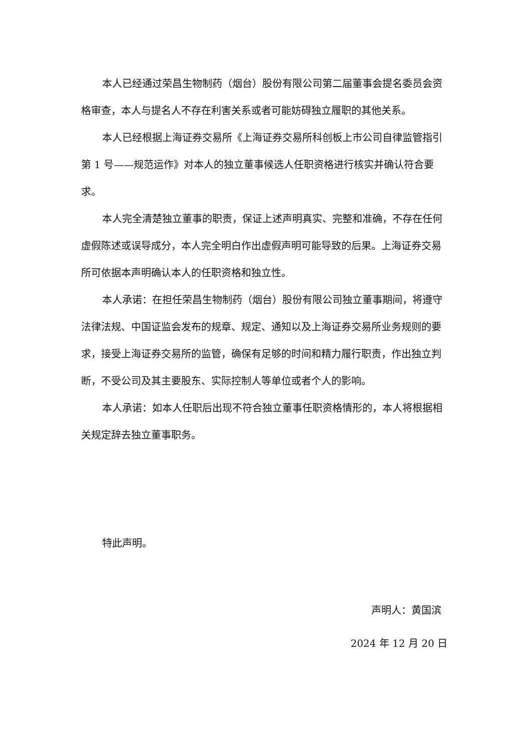本人已经通过荣昌生物制药（烟台）股份有限公司第二届董事会提名委员会资格审查，本人与提名人不存在利害关系或者可能妨碍独立履职的其他关系。
本人已经根据上海证券交易所《上海证券交易所科创板上市公司自律监管指引第 1 号——规范运作》对本人的独立董事候选人任职资格进行核实并确认符合要求。
本人完全清楚独立董事的职责，保证上述声明真实、完整和准确，不存在任何虚假陈述或误导成分，本人完全明白作出虚假声明可能导致的后果。上海证券交易所可依据本声明确认本人的任职资格和独立性。
本人承诺：在担任荣昌生物制药（烟台）股份有限公司独立董事期间，将遵守法律法规、中国证监会发布的规章、规定、通知以及上海证券交易所业务规则的要求，接受上海证券交易所的监管，确保有足够的时间和精力履行职责，作出独立判断，不受公司及其主要股东、实际控制人等单位或者个人的影响。
本人承诺：如本人任职后出现不符合独立董事任职资格情形的，本人将根据相关规定辞去独立董事职务。
特此声明。
声明人：黄国滨
2024 年 12 月 20 日